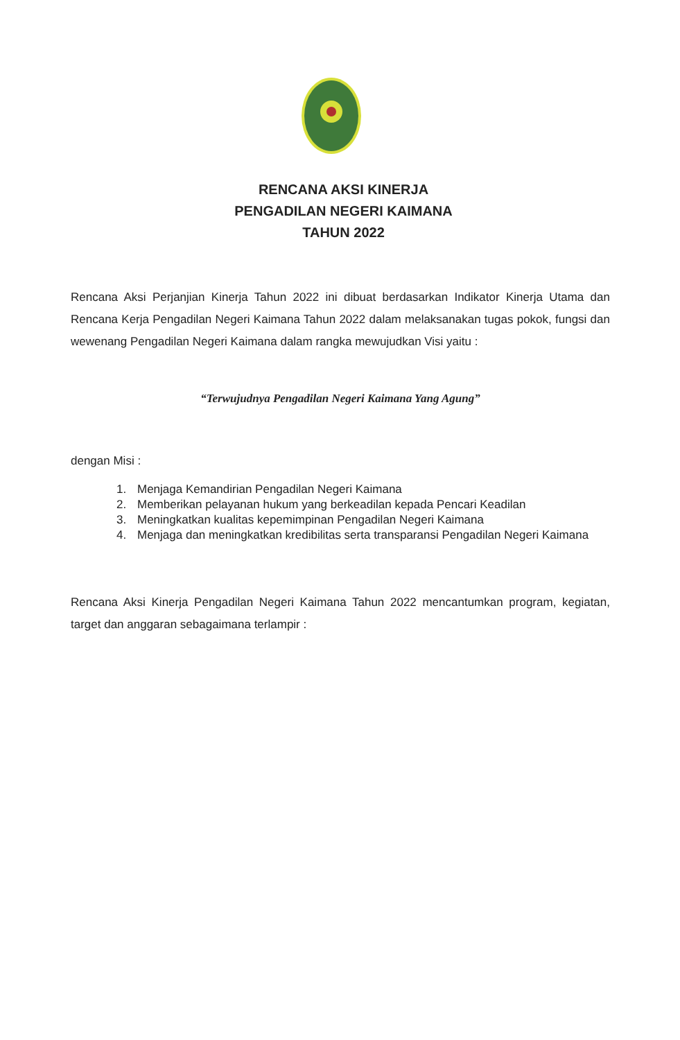RENCANA AKSI KINERJA
PENGADILAN NEGERI KAIMANA
TAHUN 2022
Rencana Aksi Perjanjian Kinerja Tahun 2022 ini dibuat berdasarkan Indikator Kinerja Utama dan Rencana Kerja Pengadilan Negeri Kaimana Tahun 2022 dalam melaksanakan tugas pokok, fungsi dan wewenang Pengadilan Negeri Kaimana dalam rangka mewujudkan Visi yaitu :
“Terwujudnya Pengadilan Negeri Kaimana Yang Agung”
dengan Misi :
1. Menjaga Kemandirian Pengadilan Negeri Kaimana
2. Memberikan pelayanan hukum yang berkeadilan kepada Pencari Keadilan
3. Meningkatkan kualitas kepemimpinan Pengadilan Negeri Kaimana
4. Menjaga dan meningkatkan kredibilitas serta transparansi Pengadilan Negeri Kaimana
Rencana Aksi Kinerja Pengadilan Negeri Kaimana Tahun 2022 mencantumkan program, kegiatan, target dan anggaran sebagaimana terlampir :